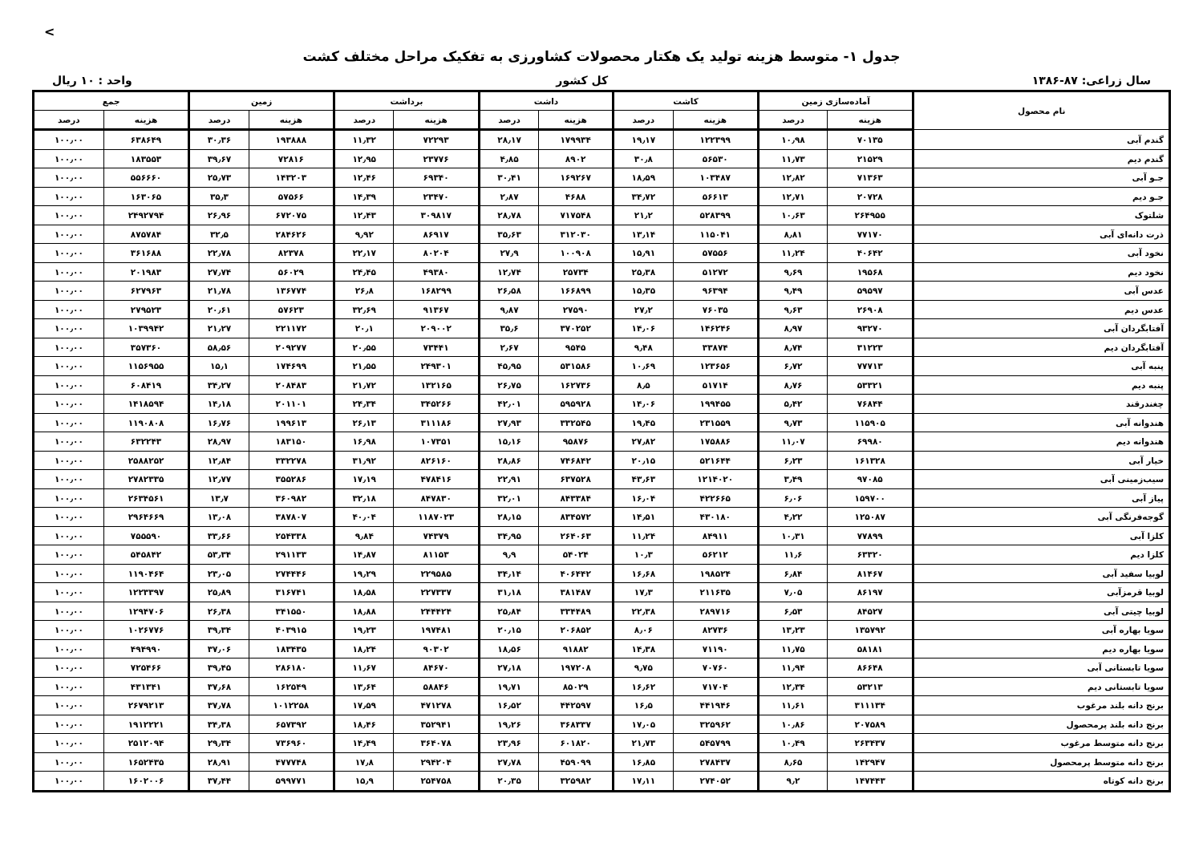<
جدول ۱- متوسط هزینه تولید یک هکتار محصولات کشاورزی به تفکیک مراحل مختلف کشت
سال زراعی: ۸۷-۱۳۸۶ کل کشور واحد : ۱۰ ریال
| نام محصول | آماده‌سازی زمین | | کاشت | | داشت | | برداشت | | زمین | | جمع | |
| --- | --- | --- | --- | --- | --- | --- | --- | --- | --- | --- | --- | --- |
| | هزینه | درصد | هزینه | درصد | هزینه | درصد | هزینه | درصد | هزینه | درصد | هزینه | درصد |
| گندم آبی | ۷۰۱۳۵ | ۱۰٫۹۸ | ۱۲۲۳۹۹ | ۱۹٫۱۷ | ۱۷۹۹۳۴ | ۲۸٫۱۷ | ۷۲۲۹۳ | ۱۱٫۳۲ | ۱۹۳۸۸۸ | ۳۰٫۳۶ | ۶۳۸۶۴۹ | ۱۰۰٫۰۰ |
| گندم دیم | ۲۱۵۲۹ | ۱۱٫۷۳ | ۵۶۵۳۰ | ۳۰٫۸ | ۸۹۰۲ | ۴٫۸۵ | ۲۳۷۷۶ | ۱۲٫۹۵ | ۷۲۸۱۶ | ۳۹٫۶۷ | ۱۸۳۵۵۳ | ۱۰۰٫۰۰ |
| جـو آبی | ۷۱۳۶۳ | ۱۲٫۸۲ | ۱۰۳۴۸۷ | ۱۸٫۵۹ | ۱۶۹۲۶۷ | ۳۰٫۴۱ | ۶۹۳۴۰ | ۱۲٫۴۶ | ۱۴۳۲۰۳ | ۲۵٫۷۳ | ۵۵۶۶۶۰ | ۱۰۰٫۰۰ |
| جـو دیم | ۲۰۷۲۸ | ۱۲٫۷۱ | ۵۶۶۱۳ | ۳۴٫۷۲ | ۴۶۸۸ | ۲٫۸۷ | ۲۳۴۷۰ | ۱۴٫۳۹ | ۵۷۵۶۶ | ۳۵٫۳ | ۱۶۳۰۶۵ | ۱۰۰٫۰۰ |
| شلتوک | ۲۶۴۹۵۵ | ۱۰٫۶۳ | ۵۲۸۳۹۹ | ۲۱٫۲ | ۷۱۷۵۴۸ | ۲۸٫۷۸ | ۳۰۹۸۱۷ | ۱۲٫۴۳ | ۶۷۲۰۷۵ | ۲۶٫۹۶ | ۲۴۹۲۷۹۴ | ۱۰۰٫۰۰ |
| ذرت دانه‌ای آبی | ۷۷۱۷۰ | ۸٫۸۱ | ۱۱۵۰۴۱ | ۱۳٫۱۴ | ۳۱۲۰۳۰ | ۳۵٫۶۳ | ۸۶۹۱۷ | ۹٫۹۲ | ۲۸۴۶۲۶ | ۳۲٫۵ | ۸۷۵۷۸۴ | ۱۰۰٫۰۰ |
| نخود آبی | ۴۰۶۴۲ | ۱۱٫۲۴ | ۵۷۵۵۶ | ۱۵٫۹۱ | ۱۰۰۹۰۸ | ۲۷٫۹ | ۸۰۲۰۴ | ۲۲٫۱۷ | ۸۲۳۷۸ | ۲۲٫۷۸ | ۳۶۱۶۸۸ | ۱۰۰٫۰۰ |
| نخود دیم | ۱۹۵۶۸ | ۹٫۶۹ | ۵۱۲۷۲ | ۲۵٫۳۸ | ۲۵۷۳۴ | ۱۲٫۷۴ | ۴۹۳۸۰ | ۲۴٫۴۵ | ۵۶۰۲۹ | ۲۷٫۷۴ | ۲۰۱۹۸۳ | ۱۰۰٫۰۰ |
| عدس آبی | ۵۹۵۹۷ | ۹٫۴۹ | ۹۶۳۹۴ | ۱۵٫۳۵ | ۱۶۶۸۹۹ | ۲۶٫۵۸ | ۱۶۸۲۹۹ | ۲۶٫۸ | ۱۳۶۷۷۴ | ۲۱٫۷۸ | ۶۲۷۹۶۳ | ۱۰۰٫۰۰ |
| عدس دیم | ۲۶۹۰۸ | ۹٫۶۳ | ۷۶۰۳۵ | ۲۷٫۲ | ۲۷۵۹۰ | ۹٫۸۷ | ۹۱۳۶۷ | ۳۲٫۶۹ | ۵۷۶۲۳ | ۲۰٫۶۱ | ۲۷۹۵۲۳ | ۱۰۰٫۰۰ |
| آفتابگردان آبی | ۹۳۲۷۰ | ۸٫۹۷ | ۱۴۶۲۴۶ | ۱۴٫۰۶ | ۳۷۰۲۵۲ | ۳۵٫۶ | ۲۰۹۰۰۲ | ۲۰٫۱ | ۲۲۱۱۷۲ | ۲۱٫۲۷ | ۱۰۳۹۹۴۲ | ۱۰۰٫۰۰ |
| آفتابگردان دیم | ۳۱۲۲۳ | ۸٫۷۴ | ۳۳۸۷۴ | ۹٫۴۸ | ۹۵۴۵ | ۲٫۶۷ | ۷۳۴۴۱ | ۲۰٫۵۵ | ۲۰۹۲۷۷ | ۵۸٫۵۶ | ۳۵۷۳۶۰ | ۱۰۰٫۰۰ |
| پنبه آبی | ۷۷۷۱۳ | ۶٫۷۲ | ۱۲۳۶۵۶ | ۱۰٫۶۹ | ۵۳۱۵۸۶ | ۴۵٫۹۵ | ۲۴۹۳۰۱ | ۲۱٫۵۵ | ۱۷۴۶۹۹ | ۱۵٫۱ | ۱۱۵۶۹۵۵ | ۱۰۰٫۰۰ |
| پنبه دیم | ۵۳۳۲۱ | ۸٫۷۶ | ۵۱۷۱۴ | ۸٫۵ | ۱۶۲۷۳۶ | ۲۶٫۷۵ | ۱۳۲۱۶۵ | ۲۱٫۷۲ | ۲۰۸۴۸۳ | ۳۴٫۲۷ | ۶۰۸۴۱۹ | ۱۰۰٫۰۰ |
| چغندرقند | ۷۶۸۴۴ | ۵٫۴۲ | ۱۹۹۴۵۵ | ۱۴٫۰۶ | ۵۹۵۹۲۸ | ۴۲٫۰۱ | ۳۴۵۲۶۶ | ۲۴٫۳۴ | ۲۰۱۱۰۱ | ۱۴٫۱۸ | ۱۴۱۸۵۹۴ | ۱۰۰٫۰۰ |
| هندوانه آبی | ۱۱۵۹۰۵ | ۹٫۷۳ | ۲۳۱۵۵۹ | ۱۹٫۴۵ | ۳۳۲۵۴۵ | ۲۷٫۹۳ | ۳۱۱۱۸۶ | ۲۶٫۱۳ | ۱۹۹۶۱۳ | ۱۶٫۷۶ | ۱۱۹۰۸۰۸ | ۱۰۰٫۰۰ |
| هندوانه دیم | ۶۹۹۸۰ | ۱۱٫۰۷ | ۱۷۵۸۸۶ | ۲۷٫۸۲ | ۹۵۸۷۶ | ۱۵٫۱۶ | ۱۰۷۳۵۱ | ۱۶٫۹۸ | ۱۸۳۱۵۰ | ۲۸٫۹۷ | ۶۳۲۲۴۳ | ۱۰۰٫۰۰ |
| خیار آبی | ۱۶۱۳۲۸ | ۶٫۲۳ | ۵۲۱۶۴۴ | ۲۰٫۱۵ | ۷۴۶۸۴۲ | ۲۸٫۸۶ | ۸۲۶۱۶۰ | ۳۱٫۹۲ | ۳۳۲۲۷۸ | ۱۲٫۸۴ | ۲۵۸۸۲۵۲ | ۱۰۰٫۰۰ |
| سیب‌زمینی آبی | ۹۷۰۸۵ | ۳٫۴۹ | ۱۲۱۴۰۲۰ | ۴۳٫۶۳ | ۶۳۷۵۲۸ | ۲۲٫۹۱ | ۴۷۸۴۱۶ | ۱۷٫۱۹ | ۳۵۵۲۸۶ | ۱۲٫۷۷ | ۲۷۸۲۳۳۵ | ۱۰۰٫۰۰ |
| پیاز آبی | ۱۵۹۷۰۰ | ۶٫۰۶ | ۴۲۲۶۶۵ | ۱۶٫۰۴ | ۸۴۳۳۸۴ | ۳۲٫۰۱ | ۸۴۷۸۳۰ | ۳۲٫۱۸ | ۳۶۰۹۸۲ | ۱۳٫۷ | ۲۶۳۴۵۶۱ | ۱۰۰٫۰۰ |
| گوجه‌فرنگی آبی | ۱۲۵۰۸۷ | ۴٫۲۲ | ۴۳۰۱۸۰ | ۱۴٫۵۱ | ۸۳۴۵۷۲ | ۲۸٫۱۵ | ۱۱۸۷۰۲۳ | ۴۰٫۰۴ | ۳۸۷۸۰۷ | ۱۳٫۰۸ | ۲۹۶۴۶۶۹ | ۱۰۰٫۰۰ |
| کلزا آبی | ۷۷۸۹۹ | ۱۰٫۳۱ | ۸۴۹۱۱ | ۱۱٫۲۴ | ۲۶۴۰۶۳ | ۳۴٫۹۵ | ۷۴۳۷۹ | ۹٫۸۴ | ۲۵۴۳۳۸ | ۳۳٫۶۶ | ۷۵۵۵۹۰ | ۱۰۰٫۰۰ |
| کلزا دیم | ۶۳۳۲۰ | ۱۱٫۶ | ۵۶۲۱۲ | ۱۰٫۳ | ۵۴۰۲۴ | ۹٫۹ | ۸۱۱۵۳ | ۱۴٫۸۷ | ۲۹۱۱۳۳ | ۵۳٫۳۴ | ۵۴۵۸۴۲ | ۱۰۰٫۰۰ |
| لوبیا سفید آبی | ۸۱۴۶۷ | ۶٫۸۴ | ۱۹۸۵۲۴ | ۱۶٫۶۸ | ۴۰۶۴۴۲ | ۳۴٫۱۴ | ۲۲۹۵۸۵ | ۱۹٫۲۹ | ۲۷۴۴۴۶ | ۲۳٫۰۵ | ۱۱۹۰۴۶۴ | ۱۰۰٫۰۰ |
| لوبیا قرمزآبی | ۸۶۱۹۷ | ۷٫۰۵ | ۲۱۱۶۳۵ | ۱۷٫۳ | ۳۸۱۴۸۷ | ۳۱٫۱۸ | ۲۲۷۳۳۷ | ۱۸٫۵۸ | ۳۱۶۷۴۱ | ۲۵٫۸۹ | ۱۲۲۳۳۹۷ | ۱۰۰٫۰۰ |
| لوبیا چیتی آبی | ۸۴۵۲۷ | ۶٫۵۳ | ۲۸۹۷۱۶ | ۲۲٫۳۸ | ۳۳۴۴۸۹ | ۲۵٫۸۴ | ۲۴۴۴۲۴ | ۱۸٫۸۸ | ۳۴۱۵۵۰ | ۲۶٫۳۸ | ۱۲۹۴۷۰۶ | ۱۰۰٫۰۰ |
| سویا بهاره آبی | ۱۳۵۷۹۲ | ۱۳٫۲۳ | ۸۲۷۳۶ | ۸٫۰۶ | ۲۰۶۸۵۲ | ۲۰٫۱۵ | ۱۹۷۴۸۱ | ۱۹٫۲۳ | ۴۰۳۹۱۵ | ۳۹٫۳۴ | ۱۰۲۶۷۷۶ | ۱۰۰٫۰۰ |
| سویا بهاره دیم | ۵۸۱۸۱ | ۱۱٫۷۵ | ۷۱۱۹۰ | ۱۴٫۳۸ | ۹۱۸۸۲ | ۱۸٫۵۶ | ۹۰۳۰۲ | ۱۸٫۲۴ | ۱۸۳۴۳۵ | ۳۷٫۰۶ | ۴۹۴۹۹۰ | ۱۰۰٫۰۰ |
| سویا تابستانی آبی | ۸۶۶۴۸ | ۱۱٫۹۴ | ۷۰۷۶۰ | ۹٫۷۵ | ۱۹۷۲۰۸ | ۲۷٫۱۸ | ۸۴۶۷۰ | ۱۱٫۶۷ | ۲۸۶۱۸۰ | ۳۹٫۴۵ | ۷۲۵۴۶۶ | ۱۰۰٫۰۰ |
| سویا تابستانی دیم | ۵۳۲۱۳ | ۱۲٫۳۴ | ۷۱۷۰۴ | ۱۶٫۶۲ | ۸۵۰۲۹ | ۱۹٫۷۱ | ۵۸۸۴۶ | ۱۳٫۶۴ | ۱۶۲۵۴۹ | ۳۷٫۶۸ | ۴۳۱۳۴۱ | ۱۰۰٫۰۰ |
| برنج دانه بلند مرغوب | ۳۱۱۱۳۴ | ۱۱٫۶۱ | ۴۴۱۹۴۶ | ۱۶٫۵ | ۴۴۲۵۹۷ | ۱۶٫۵۲ | ۴۷۱۲۷۸ | ۱۷٫۵۹ | ۱۰۱۲۲۵۸ | ۳۷٫۷۸ | ۲۶۷۹۲۱۳ | ۱۰۰٫۰۰ |
| برنج دانه بلند پرمحصول | ۲۰۷۵۸۹ | ۱۰٫۸۶ | ۳۲۵۹۶۲ | ۱۷٫۰۵ | ۳۶۸۳۳۷ | ۱۹٫۲۶ | ۳۵۲۹۴۱ | ۱۸٫۴۶ | ۶۵۷۳۹۲ | ۳۴٫۳۸ | ۱۹۱۲۲۲۱ | ۱۰۰٫۰۰ |
| برنج دانه متوسط مرغوب | ۲۶۳۴۳۷ | ۱۰٫۴۹ | ۵۴۵۷۹۹ | ۲۱٫۷۳ | ۶۰۱۸۲۰ | ۲۳٫۹۶ | ۳۶۴۰۷۸ | ۱۴٫۴۹ | ۷۳۶۹۶۰ | ۲۹٫۳۴ | ۲۵۱۲۰۹۴ | ۱۰۰٫۰۰ |
| برنج دانه متوسط پرمحصول | ۱۴۲۹۴۷ | ۸٫۶۵ | ۲۷۸۴۳۷ | ۱۶٫۸۵ | ۴۵۹۰۹۹ | ۲۷٫۷۸ | ۲۹۴۲۰۴ | ۱۷٫۸ | ۴۷۷۷۴۸ | ۲۸٫۹۱ | ۱۶۵۲۴۳۵ | ۱۰۰٫۰۰ |
| برنج دانه کوتاه | ۱۴۷۴۴۳ | ۹٫۲ | ۲۷۴۰۵۲ | ۱۷٫۱۱ | ۳۲۵۹۸۲ | ۲۰٫۳۵ | ۲۵۴۷۵۸ | ۱۵٫۹ | ۵۹۹۷۷۱ | ۳۷٫۴۴ | ۱۶۰۲۰۰۶ | ۱۰۰٫۰۰ |